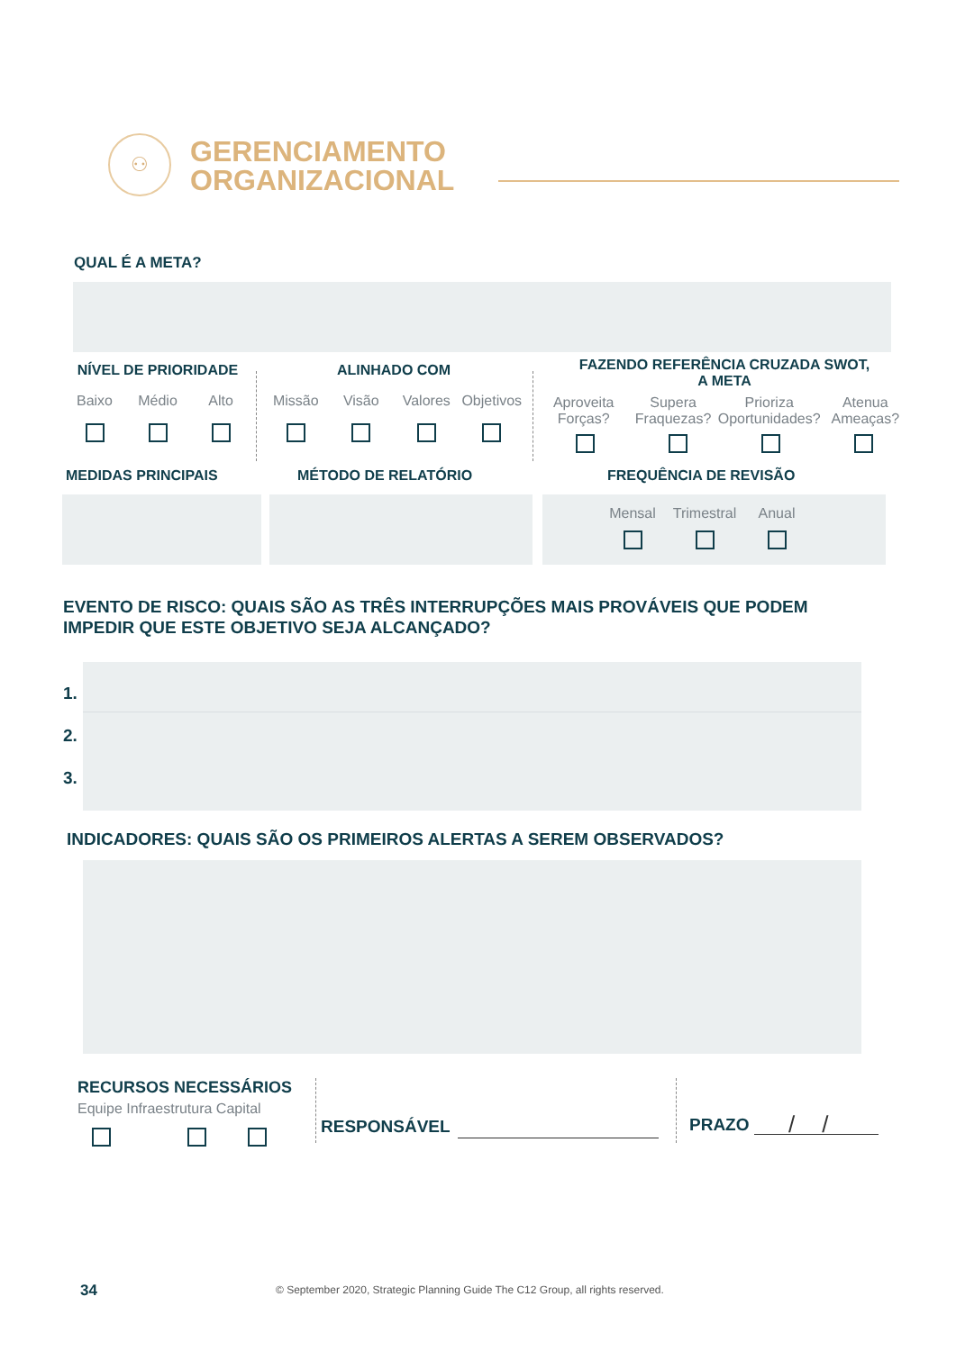⚇
GERENCIAMENTO
ORGANIZACIONAL
QUAL É A META?
NÍVEL DE PRIORIDADE
Baixo
Médio
Alto
ALINHADO COM
Missão
Visão
Valores
Objetivos
FAZENDO REFERÊNCIA CRUZADA SWOT,
A META
Aproveita Forças?
Supera Fraquezas?
Prioriza Oportunidades?
Atenua Ameaças?
MEDIDAS PRINCIPAIS MÉTODO DE RELATÓRIO FREQUÊNCIA DE REVISÃO
Mensal
Trimestral
Anual
EVENTO DE RISCO: QUAIS SÃO AS TRÊS INTERRUPÇÕES MAIS PROVÁVEIS QUE PODEM
IMPEDIR QUE ESTE OBJETIVO SEJA ALCANÇADO?
1.
2.
3.
INDICADORES: QUAIS SÃO OS PRIMEIROS ALERTAS A SEREM OBSERVADOS?
RECURSOS NECESSÁRIOS
Equipe Infraestrutura Capital
RESPONSÁVEL PRAZO //
34
© September 2020, Strategic Planning Guide The C12 Group, all rights reserved.